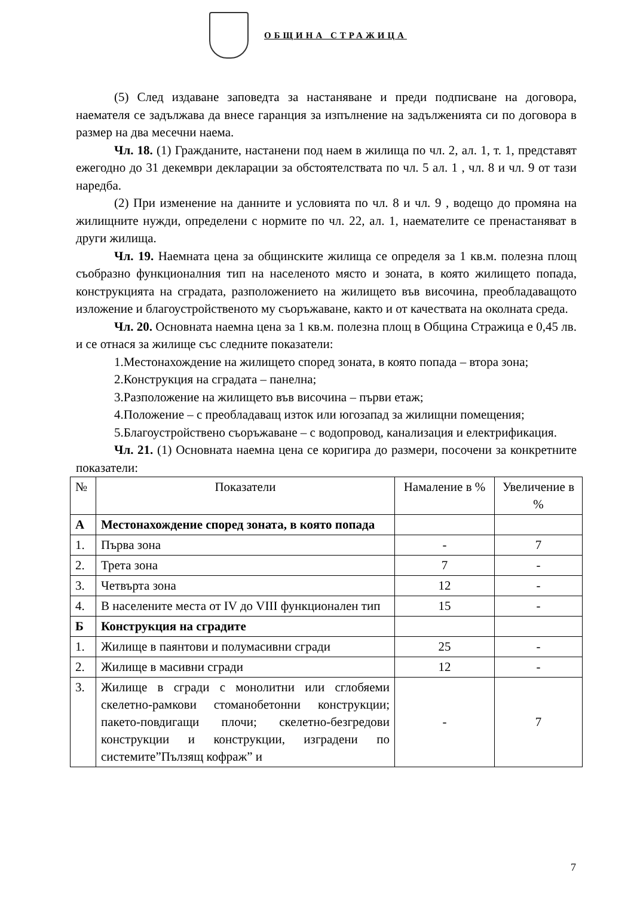ОБЩИНА СТРАЖИЦА
(5) След издаване заповедта за настаняване и преди подписване на договора, наемателя се задължава да внесе гаранция за изпълнение на задълженията си по договора в размер на два месечни наема.
Чл. 18. (1) Гражданите, настанени под наем в жилища по чл. 2, ал. 1, т. 1, представят ежегодно до 31 декември декларации за обстоятелствата по чл. 5 ал. 1 , чл. 8 и чл. 9 от тази наредба.
(2) При изменение на данните и условията по чл. 8 и чл. 9 , водещо до промяна на жилищните нужди, определени с нормите по чл. 22, ал. 1, наемателите се пренастаняват в други жилища.
Чл. 19. Наемната цена за общинските жилища се определя за 1 кв.м. полезна площ съобразно функционалния тип на населеното място и зоната, в която жилището попада, конструкцията на сградата, разположението на жилището във височина, преобладаващото изложение и благоустройственото му съоръжаване, както и от качествата на околната среда.
Чл. 20. Основната наемна цена за 1 кв.м. полезна площ в Община Стражица е 0,45 лв. и се отнася за жилище със следните показатели:
1.Местонахождение на жилището според зоната, в която попада – втора зона;
2.Конструкция на сградата – панелна;
3.Разположение на жилището във височина – първи етаж;
4.Положение – с преобладаващ изток или югозапад за жилищни помещения;
5.Благоустройствено съоръжаване – с водопровод, канализация и електрификация.
Чл. 21. (1) Основната наемна цена се коригира до размери, посочени за конкретните показатели:
| № | Показатели | Намаление в % | Увеличение в % |
| А | Местонахождение според зоната, в която попада | | |
| 1. | Първа зона | - | 7 |
| 2. | Трета зона | 7 | - |
| 3. | Четвърта зона | 12 | - |
| 4. | В населените места от IV до VIII функционален тип | 15 | - |
| Б | Конструкция на сградите | | |
| 1. | Жилище в паянтови и полумасивни сгради | 25 | - |
| 2. | Жилище в масивни сгради | 12 | - |
| 3. | Жилище в сгради с монолитни или сглобяеми скелетно-рамкови стоманобетонни конструкции; пакето-повдигащи плочи; скелетно-безгредови конструкции и конструкции, изградени по системите”Пълзящ кофраж” и | - | 7 |
7